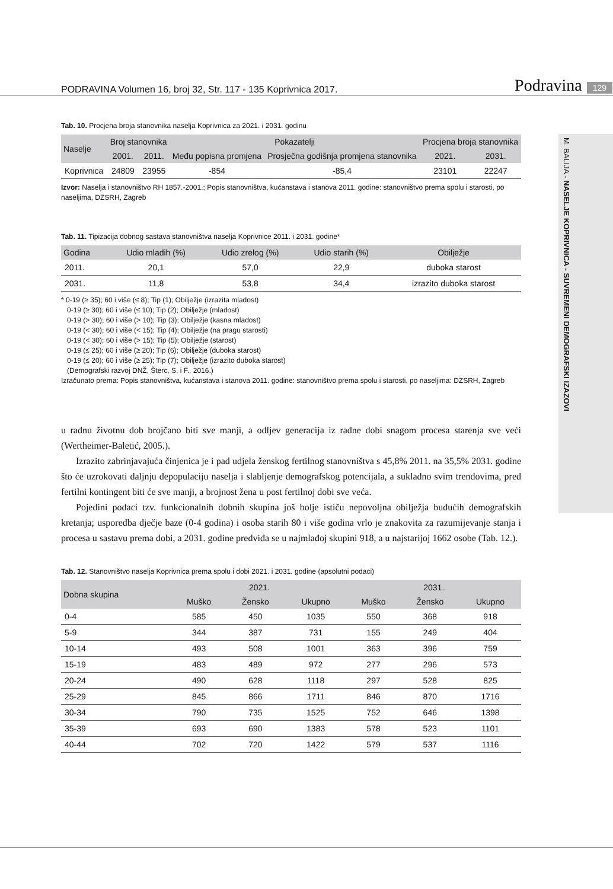PODRAVINA Volumen 16, broj 32, Str. 117 - 135 Koprivnica 2017. Podravina 129
M. BALIJA - NASELJE KOPRIVNICA - SUVREMENI DEMOGRAFSKI IZAZOVI
Tab. 10. Procjena broja stanovnika naselja Koprivnica za 2021. i 2031. godinu
| Naselje | Broj stanovnika | | Pokazatelji | | Procjena broja stanovnika | |
| --- | --- | --- | --- | --- | --- | --- |
| | 2001. | 2011. | Među popisna promjena | Prosječna godišnja promjena stanovnika | 2021. | 2031. |
| Koprivnica | 24809 | 23955 | -854 | -85,4 | 23101 | 22247 |
Izvor: Naselja i stanovništvo RH 1857.-2001.; Popis stanovništva, kućanstava i stanova 2011. godine: stanovništvo prema spolu i starosti, po naseljima, DZSRH, Zagreb
Tab. 11. Tipizacija dobnog sastava stanovništva naselja Koprivnice 2011. i 2031. godine*
| Godina | Udio mladih (%) | Udio zrelog (%) | Udio starih (%) | Obilježje |
| --- | --- | --- | --- | --- |
| 2011. | 20,1 | 57,0 | 22,9 | duboka starost |
| 2031. | 11,8 | 53,8 | 34,4 | izrazito duboka starost |
* 0-19 (≥ 35); 60 i više (≤ 8); Tip (1); Obilježje (izrazita mladost)
0-19 (≥ 30); 60 i više (≤ 10); Tip (2); Obilježje (mladost)
0-19 (> 30); 60 i više (> 10); Tip (3); Obilježje (kasna mladost)
0-19 (< 30); 60 i više (< 15); Tip (4); Obilježje (na pragu starosti)
0-19 (< 30); 60 i više (> 15); Tip (5); Obilježje (starost)
0-19 (≤ 25); 60 i više (≥ 20); Tip (6); Obilježje (duboka starost)
0-19 (≤ 20); 60 i više (≥ 25); Tip (7); Obilježje (izrazito duboka starost)
(Demografski razvoj DNŽ, Šterc, S. i F., 2016.)
Izračunato prema: Popis stanovništva, kućanstava i stanova 2011. godine: stanovništvo prema spolu i starosti, po naseljima: DZSRH, Zagreb
u radnu životnu dob brojčano biti sve manji, a odljev generacija iz radne dobi snagom procesa starenja sve veći (Wertheimer-Baletić, 2005.).
Izrazito zabrinjavajuća činjenica je i pad udjela ženskog fertilnog stanovništva s 45,8% 2011. na 35,5% 2031. godine što će uzrokovati daljnju depopulaciju naselja i slabljenje demografskog potencijala, a sukladno svim trendovima, pred fertilni kontingent biti će sve manji, a brojnost žena u post fertilnoj dobi sve veća.
Pojedini podaci tzv. funkcionalnih dobnih skupina još bolje ističu nepovoljna obilježja budućih demografskih kretanja; usporedba dječje baze (0-4 godina) i osoba starih 80 i više godina vrlo je znakovita za razumijevanje stanja i procesa u sastavu prema dobi, a 2031. godine predviđa se u najmlađoj skupini 918, a u najstarijoj 1662 osobe (Tab. 12.).
Tab. 12. Stanovništvo naselja Koprivnica prema spolu i dobi 2021. i 2031. godine (apsolutni podaci)
| Dobna skupina | 2021. | | | 2031. | | |
| --- | --- | --- | --- | --- | --- | --- |
| | Muško | Žensko | Ukupno | Muško | Žensko | Ukupno |
| 0-4 | 585 | 450 | 1035 | 550 | 368 | 918 |
| 5-9 | 344 | 387 | 731 | 155 | 249 | 404 |
| 10-14 | 493 | 508 | 1001 | 363 | 396 | 759 |
| 15-19 | 483 | 489 | 972 | 277 | 296 | 573 |
| 20-24 | 490 | 628 | 1118 | 297 | 528 | 825 |
| 25-29 | 845 | 866 | 1711 | 846 | 870 | 1716 |
| 30-34 | 790 | 735 | 1525 | 752 | 646 | 1398 |
| 35-39 | 693 | 690 | 1383 | 578 | 523 | 1101 |
| 40-44 | 702 | 720 | 1422 | 579 | 537 | 1116 |